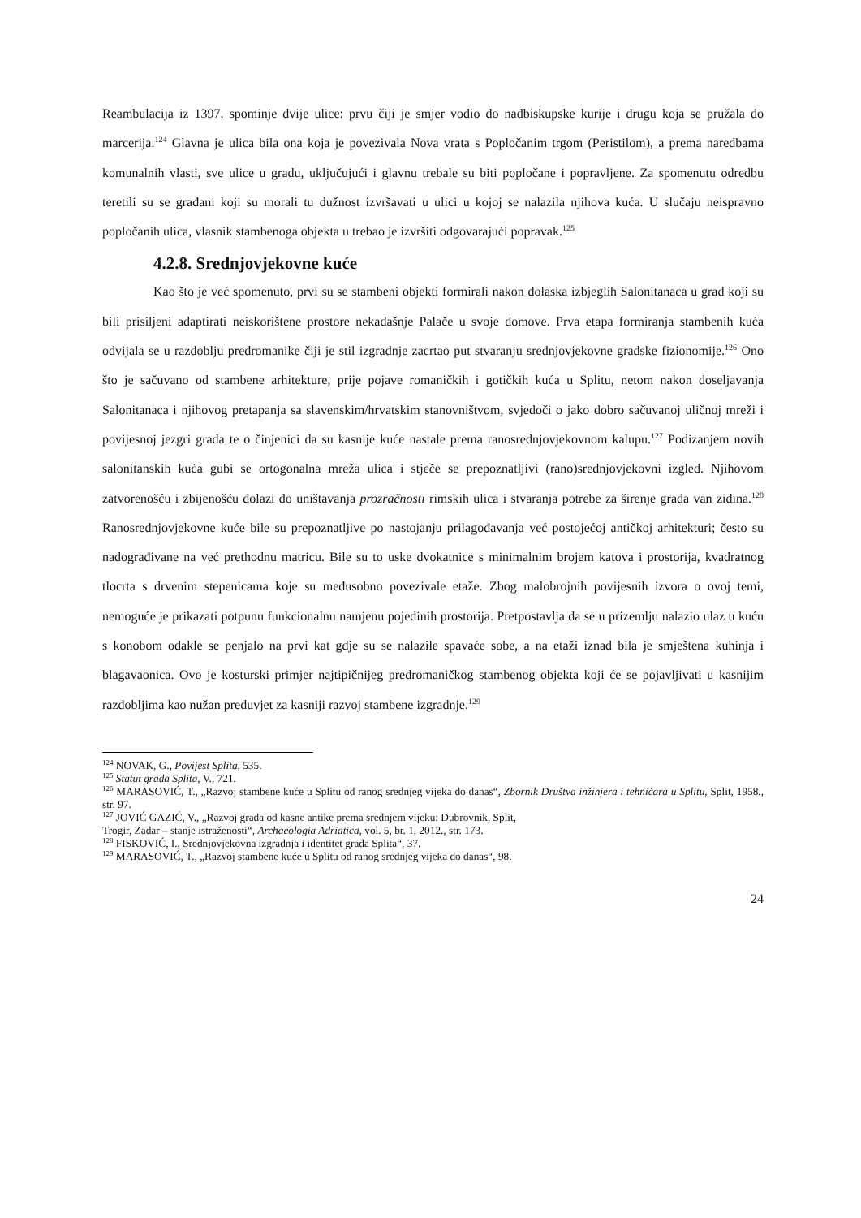Reambulacija iz 1397. spominje dvije ulice: prvu čiji je smjer vodio do nadbiskupske kurije i drugu koja se pružala do marcerija.<sup>124</sup> Glavna je ulica bila ona koja je povezivala Nova vrata s Popločanim trgom (Peristilom), a prema naredbama komunalnih vlasti, sve ulice u gradu, uključujući i glavnu trebale su biti popločane i popravljene. Za spomenutu odredbu teretili su se građani koji su morali tu dužnost izvršavati u ulici u kojoj se nalazila njihova kuća. U slučaju neispravno popločanih ulica, vlasnik stambenoga objekta u trebao je izvršiti odgovarajući popravak.<sup>125</sup>
4.2.8. Srednjovjekovne kuće
Kao što je već spomenuto, prvi su se stambeni objekti formirali nakon dolaska izbjeglih Salonitanaca u grad koji su bili prisiljeni adaptirati neiskorištene prostore nekadašnje Palače u svoje domove. Prva etapa formiranja stambenih kuća odvijala se u razdoblju predromanike čiji je stil izgradnje zacrtao put stvaranju srednjovjekovne gradske fizionomije.<sup>126</sup> Ono što je sačuvano od stambene arhitekture, prije pojave romaničkih i gotičkih kuća u Splitu, netom nakon doseljavanja Salonitanaca i njihovog pretapanja sa slavenskim/hrvatskim stanovništvom, svjedoči o jako dobro sačuvanoj uličnoj mreži i povijesnoj jezgri grada te o činjenici da su kasnije kuće nastale prema ranosrednjovjekovnom kalupu.<sup>127</sup> Podizanjem novih salonitanskih kuća gubi se ortogonalna mreža ulica i stječe se prepoznatljivi (rano)srednjovjekovni izgled. Njihovom zatvorenošću i zbijenošću dolazi do uništavanja prozračnosti rimskih ulica i stvaranja potrebe za širenje grada van zidina.<sup>128</sup> Ranosrednjovjekovne kuće bile su prepoznatljive po nastojanju prilagođavanja već postojećoj antičkoj arhitekturi; često su nadograđivane na već prethodnu matricu. Bile su to uske dvokatnice s minimalnim brojem katova i prostorija, kvadratnog tlocrta s drvenim stepenicama koje su međusobno povezivale etaže. Zbog malobrojnih povijesnih izvora o ovoj temi, nemoguće je prikazati potpunu funkcionalnu namjenu pojedinih prostorija. Pretpostavlja da se u prizemlju nalazio ulaz u kuću s konobom odakle se penjalo na prvi kat gdje su se nalazile spavaće sobe, a na etaži iznad bila je smještena kuhinja i blagavaonica. Ovo je kosturski primjer najtipičnijeg predromaničkog stambenog objekta koji će se pojavljivati u kasnijim razdobljima kao nužan preduvjet za kasniji razvoj stambene izgradnje.<sup>129</sup>
<sup>124</sup> NOVAK, G., Povijest Splita, 535.
<sup>125</sup> Statut grada Splita, V., 721.
<sup>126</sup> MARASOVIĆ, T., „Razvoj stambene kuće u Splitu od ranog srednjeg vijeka do danas“, Zbornik Društva inžinjera i tehničara u Splitu, Split, 1958., str. 97.
<sup>127</sup> JOVIĆ GAZIĆ, V., „Razvoj grada od kasne antike prema srednjem vijeku: Dubrovnik, Split,
Trogir, Zadar – stanje istraženosti“, Archaeologia Adriatica, vol. 5, br. 1, 2012., str. 173.
<sup>128</sup> FISKOVIĆ, I., Srednjovjekovna izgradnja i identitet grada Splita“, 37.
<sup>129</sup> MARASOVIĆ, T., „Razvoj stambene kuće u Splitu od ranog srednjeg vijeka do danas“, 98.
24